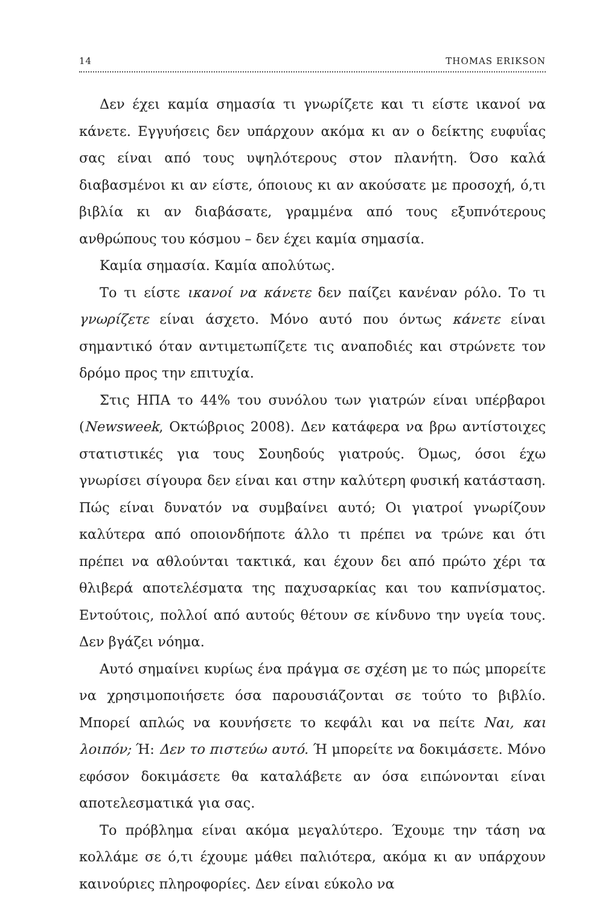14 THOMAS ERIKSON
Δεν έχει καμία σημασία τι γνωρίζετε και τι είστε ικανοί να κάνετε. Εγγυήσεις δεν υπάρχουν ακόμα κι αν ο δείκτης ευφυΐας σας είναι από τους υψηλότερους στον πλανήτη. Όσο καλά διαβασμένοι κι αν είστε, όποιους κι αν ακούσατε με προσοχή, ό,τι βιβλία κι αν διαβάσατε, γραμμένα από τους εξυπνότερους ανθρώπους του κόσμου – δεν έχει καμία σημασία.
Καμία σημασία. Καμία απολύτως.
Το τι είστε ικανοί να κάνετε δεν παίζει κανέναν ρόλο. Το τι γνωρίζετε είναι άσχετο. Μόνο αυτό που όντως κάνετε είναι σημαντικό όταν αντιμετωπίζετε τις αναποδιές και στρώνετε τον δρόμο προς την επιτυχία.
Στις ΗΠΑ το 44% του συνόλου των γιατρών είναι υπέρβαροι (Newsweek, Οκτώβριος 2008). Δεν κατάφερα να βρω αντίστοιχες στατιστικές για τους Σουηδούς γιατρούς. Όμως, όσοι έχω γνωρίσει σίγουρα δεν είναι και στην καλύτερη φυσική κατάσταση. Πώς είναι δυνατόν να συμβαίνει αυτό; Οι γιατροί γνωρίζουν καλύτερα από οποιονδήποτε άλλο τι πρέπει να τρώνε και ότι πρέπει να αθλούνται τακτικά, και έχουν δει από πρώτο χέρι τα θλιβερά αποτελέσματα της παχυσαρκίας και του καπνίσματος. Εντούτοις, πολλοί από αυτούς θέτουν σε κίνδυνο την υγεία τους. Δεν βγάζει νόημα.
Αυτό σημαίνει κυρίως ένα πράγμα σε σχέση με το πώς μπορείτε να χρησιμοποιήσετε όσα παρουσιάζονται σε τούτο το βιβλίο. Μπορεί απλώς να κουνήσετε το κεφάλι και να πείτε Ναι, και λοιπόν; Ή: Δεν το πιστεύω αυτό. Ή μπορείτε να δοκιμάσετε. Μόνο εφόσον δοκιμάσετε θα καταλάβετε αν όσα ειπώνονται είναι αποτελεσματικά για σας.
Το πρόβλημα είναι ακόμα μεγαλύτερο. Έχουμε την τάση να κολλάμε σε ό,τι έχουμε μάθει παλιότερα, ακόμα κι αν υπάρχουν καινούριες πληροφορίες. Δεν είναι εύκολο να